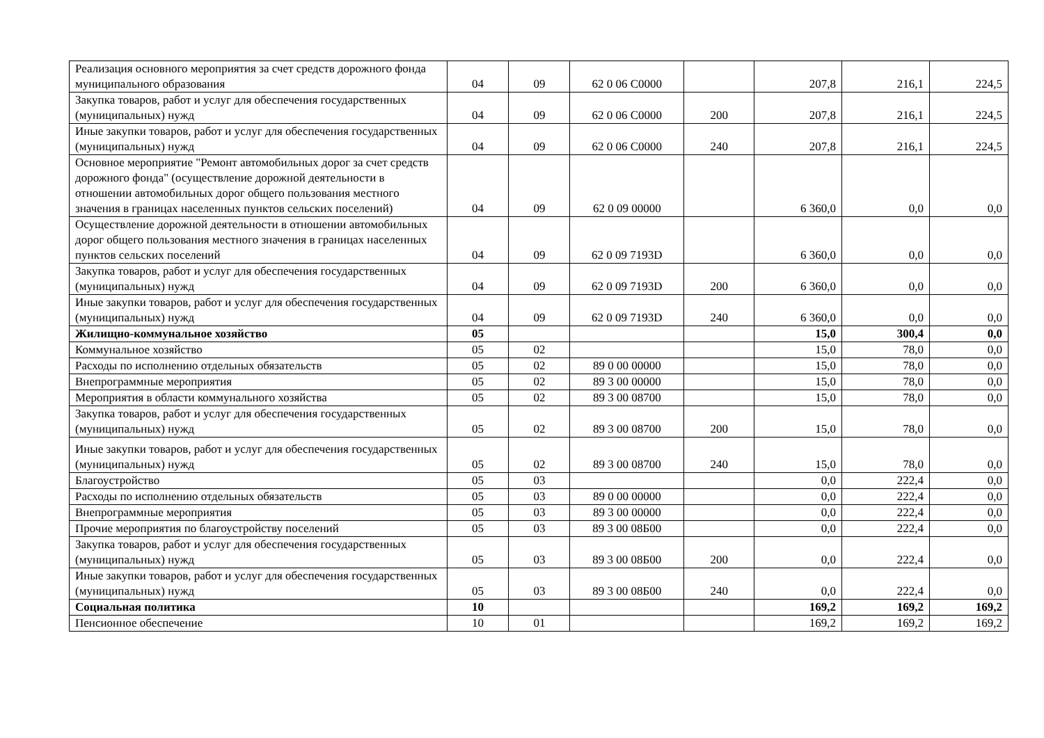| Реализация основного мероприятия за счет средств дорожного фонда муниципального образования | 04 | 09 | 62 0 06 С0000 | | 207,8 | 216,1 | 224,5 |
| Закупка товаров, работ и услуг для обеспечения государственных (муниципальных) нужд | 04 | 09 | 62 0 06 С0000 | 200 | 207,8 | 216,1 | 224,5 |
| Иные закупки товаров, работ и услуг для обеспечения государственных (муниципальных) нужд | 04 | 09 | 62 0 06 С0000 | 240 | 207,8 | 216,1 | 224,5 |
| Основное мероприятие "Ремонт автомобильных дорог за счет средств дорожного фонда" (осуществление дорожной деятельности в отношении автомобильных дорог общего пользования местного значения в границах населенных пунктов сельских поселений) | 04 | 09 | 62 0 09 00000 | | 6 360,0 | 0,0 | 0,0 |
| Осуществление дорожной деятельности в отношении автомобильных дорог общего пользования местного значения в границах населенных пунктов сельских поселений | 04 | 09 | 62 0 09 7193D | | 6 360,0 | 0,0 | 0,0 |
| Закупка товаров, работ и услуг для обеспечения государственных (муниципальных) нужд | 04 | 09 | 62 0 09 7193D | 200 | 6 360,0 | 0,0 | 0,0 |
| Иные закупки товаров, работ и услуг для обеспечения государственных (муниципальных) нужд | 04 | 09 | 62 0 09 7193D | 240 | 6 360,0 | 0,0 | 0,0 |
| Жилищно-коммунальное хозяйство | 05 | | | | 15,0 | 300,4 | 0,0 |
| Коммунальное хозяйство | 05 | 02 | | | 15,0 | 78,0 | 0,0 |
| Расходы по исполнению отдельных обязательств | 05 | 02 | 89 0 00 00000 | | 15,0 | 78,0 | 0,0 |
| Внепрограммные мероприятия | 05 | 02 | 89 3 00 00000 | | 15,0 | 78,0 | 0,0 |
| Мероприятия в области коммунального хозяйства | 05 | 02 | 89 3 00 08700 | | 15,0 | 78,0 | 0,0 |
| Закупка товаров, работ и услуг для обеспечения государственных (муниципальных) нужд | 05 | 02 | 89 3 00 08700 | 200 | 15,0 | 78,0 | 0,0 |
| Иные закупки товаров, работ и услуг для обеспечения государственных (муниципальных) нужд | 05 | 02 | 89 3 00 08700 | 240 | 15,0 | 78,0 | 0,0 |
| Благоустройство | 05 | 03 | | | 0,0 | 222,4 | 0,0 |
| Расходы по исполнению отдельных обязательств | 05 | 03 | 89 0 00 00000 | | 0,0 | 222,4 | 0,0 |
| Внепрограммные мероприятия | 05 | 03 | 89 3 00 00000 | | 0,0 | 222,4 | 0,0 |
| Прочие мероприятия по благоустройству поселений | 05 | 03 | 89 3 00 08Б00 | | 0,0 | 222,4 | 0,0 |
| Закупка товаров, работ и услуг для обеспечения государственных (муниципальных) нужд | 05 | 03 | 89 3 00 08Б00 | 200 | 0,0 | 222,4 | 0,0 |
| Иные закупки товаров, работ и услуг для обеспечения государственных (муниципальных) нужд | 05 | 03 | 89 3 00 08Б00 | 240 | 0,0 | 222,4 | 0,0 |
| Социальная политика | 10 | | | | 169,2 | 169,2 | 169,2 |
| Пенсионное обеспечение | 10 | 01 | | | 169,2 | 169,2 | 169,2 |